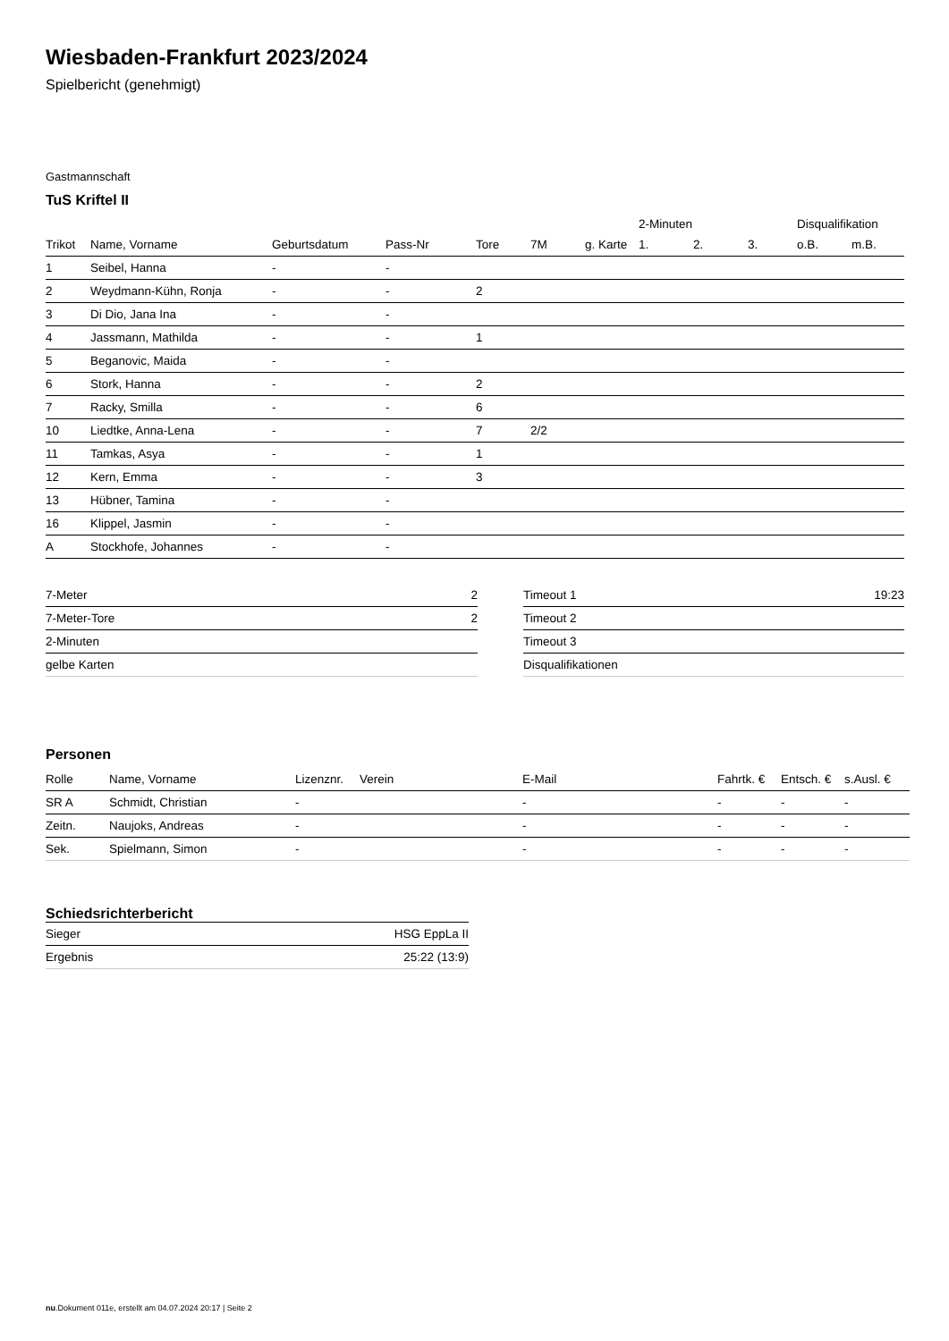Wiesbaden-Frankfurt 2023/2024
Spielbericht (genehmigt)
Gastmannschaft
TuS Kriftel II
| | | | | | | | 2-Minuten | | | Disqualifikation | |
| Trikot | Name, Vorname | Geburtsdatum | Pass-Nr | Tore | 7M | g. Karte | 1. | 2. | 3. | o.B. | m.B. |
| 1 | Seibel, Hanna | - | - | | | | | | | | |
| 2 | Weydmann-Kühn, Ronja | - | - | 2 | | | | | | | |
| 3 | Di Dio, Jana Ina | - | - | | | | | | | | |
| 4 | Jassmann, Mathilda | - | - | 1 | | | | | | | |
| 5 | Beganovic, Maida | - | - | | | | | | | | |
| 6 | Stork, Hanna | - | - | 2 | | | | | | | |
| 7 | Racky, Smilla | - | - | 6 | | | | | | | |
| 10 | Liedtke, Anna-Lena | - | - | 7 | 2/2 | | | | | | |
| 11 | Tamkas, Asya | - | - | 1 | | | | | | | |
| 12 | Kern, Emma | - | - | 3 | | | | | | | |
| 13 | Hübner, Tamina | - | - | | | | | | | | |
| 16 | Klippel, Jasmin | - | - | | | | | | | | |
| A | Stockhofe, Johannes | - | - | | | | | | | | |
| 7-Meter | 2 |
| 7-Meter-Tore | 2 |
| 2-Minuten | |
| gelbe Karten | |
| Timeout 1 | 19:23 |
| Timeout 2 | |
| Timeout 3 | |
| Disqualifikationen | |
Personen
| Rolle | Name, Vorname | Lizenznr. | Verein | E-Mail | Fahrtk. € | Entsch. € | s.Ausl. € |
| --- | --- | --- | --- | --- | --- | --- | --- |
| SR A | Schmidt, Christian | - | | - | - | - | - |
| Zeitn. | Naujoks, Andreas | - | | - | - | - | - |
| Sek. | Spielmann, Simon | - | | - | - | - | - |
Schiedsrichterbericht
| Sieger | HSG EppLa II |
| Ergebnis | 25:22 (13:9) |
nu.Dokument 011e, erstellt am 04.07.2024 20:17 | Seite 2